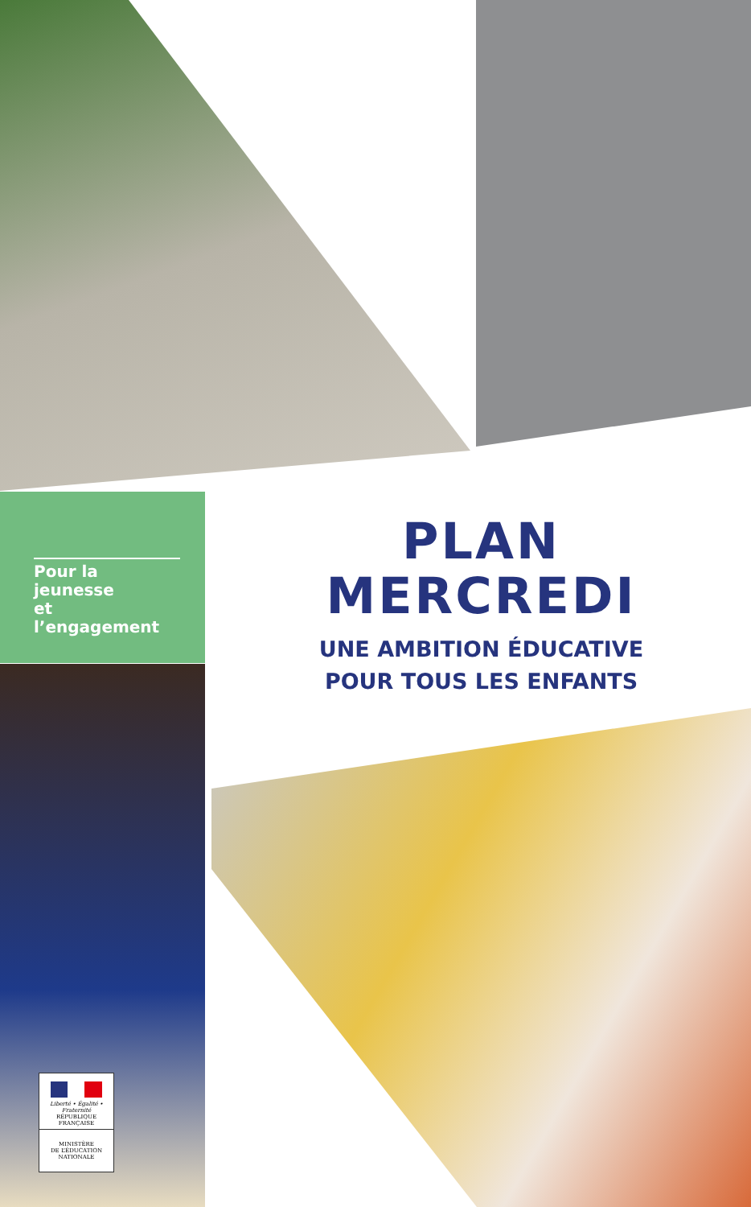Pour la jeunesse
et l’engagement
PLAN
MERCREDI
UNE AMBITION ÉDUCATIVE
POUR TOUS LES ENFANTS
Liberté • Égalité • Fraternité
RÉPUBLIQUE FRANÇAISE
MINISTÈRE
DE L’ÉDUCATION
NATIONALE